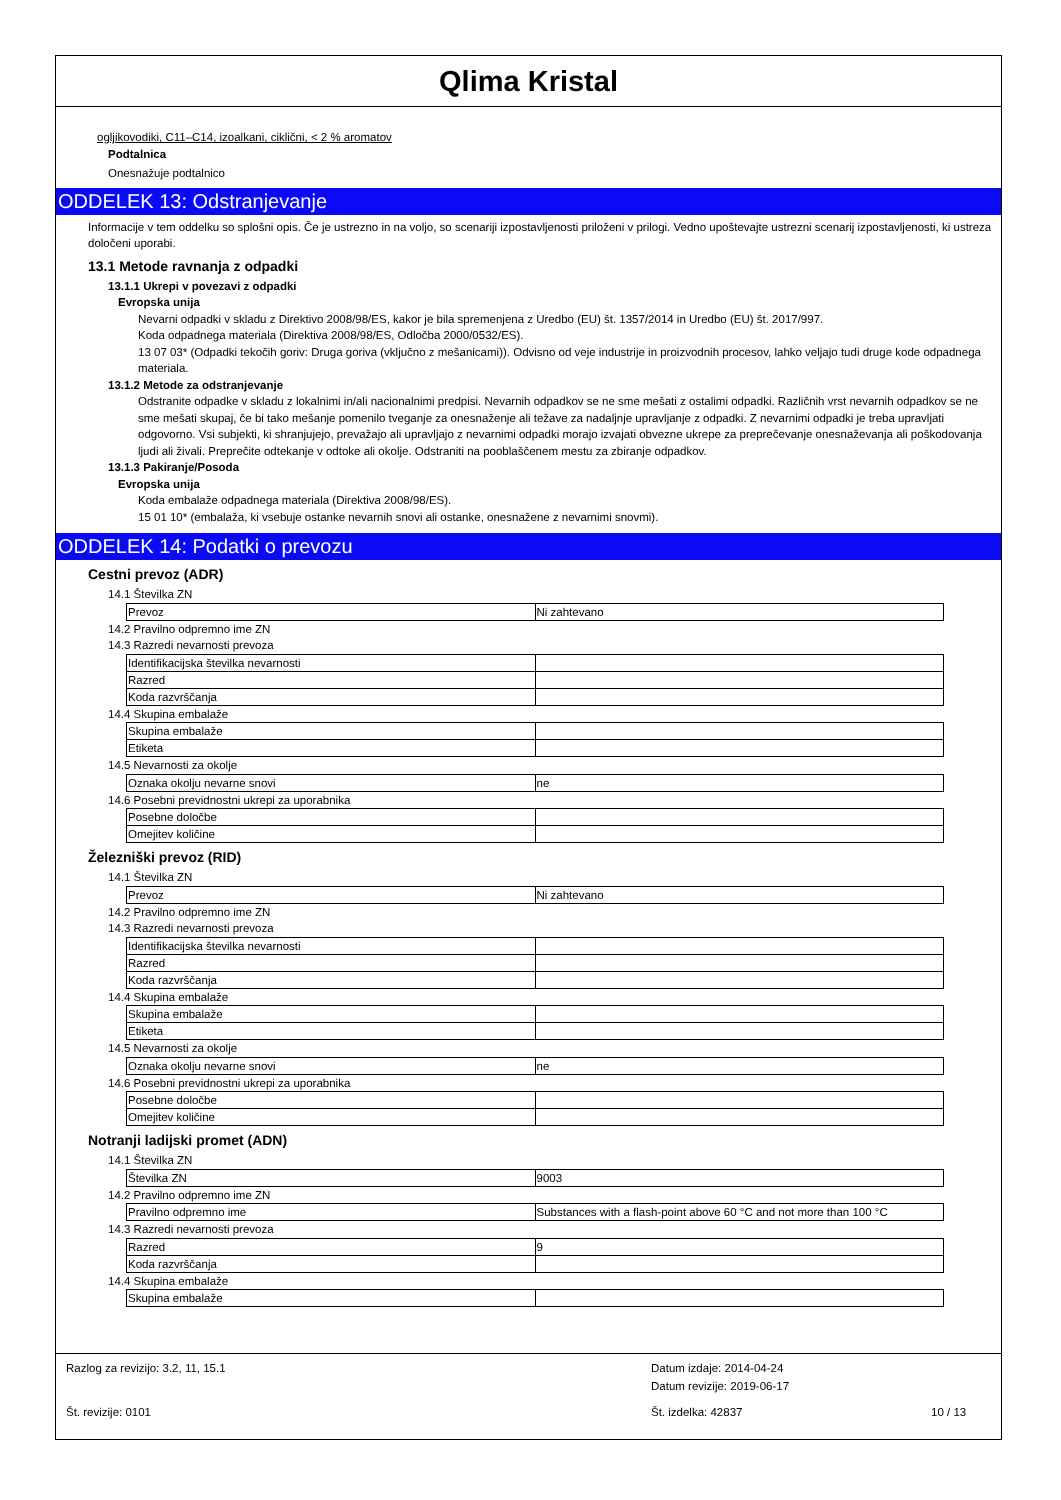Qlima Kristal
ogljikovodiki, C11–C14, izoalkani, ciklični, < 2 % aromatov
Podtalnica
Onesnažuje podtalnico
ODDELEK 13: Odstranjevanje
Informacije v tem oddelku so splošni opis. Če je ustrezno in na voljo, so scenariji izpostavljenosti priloženi v prilogi. Vedno upoštevajte ustrezni scenarij izpostavljenosti, ki ustreza določeni uporabi.
13.1 Metode ravnanja z odpadki
13.1.1 Ukrepi v povezavi z odpadki
Evropska unija
Nevarni odpadki v skladu z Direktivo 2008/98/ES, kakor je bila spremenjena z Uredbo (EU) št. 1357/2014 in Uredbo (EU) št. 2017/997.
Koda odpadnega materiala (Direktiva 2008/98/ES, Odločba 2000/0532/ES).
13 07 03* (Odpadki tekočih goriv: Druga goriva (vključno z mešanicami)). Odvisno od veje industrije in proizvodnih procesov, lahko veljajo tudi druge kode odpadnega materiala.
13.1.2 Metode za odstranjevanje
Odstranite odpadke v skladu z lokalnimi in/ali nacionalnimi predpisi. Nevarnih odpadkov se ne sme mešati z ostalimi odpadki. Različnih vrst nevarnih odpadkov se ne sme mešati skupaj, če bi tako mešanje pomenilo tveganje za onesnaženje ali težave za nadaljnje upravljanje z odpadki. Z nevarnimi odpadki je treba upravljati odgovorno. Vsi subjekti, ki shranjujejo, prevažajo ali upravljajo z nevarnimi odpadki morajo izvajati obvezne ukrepe za preprečevanje onesnaževanja ali poškodovanja ljudi ali živali. Preprečite odtekanje v odtoke ali okolje. Odstraniti na pooblaščenem mestu za zbiranje odpadkov.
13.1.3 Pakiranje/Posoda
Evropska unija
Koda embalaže odpadnega materiala (Direktiva 2008/98/ES).
15 01 10* (embalaža, ki vsebuje ostanke nevarnih snovi ali ostanke, onesnažene z nevarnimi snovmi).
ODDELEK 14: Podatki o prevozu
Cestni prevoz (ADR)
14.1 Številka ZN
| Prevoz | Ni zahtevano |
14.2 Pravilno odpremno ime ZN
14.3 Razredi nevarnosti prevoza
| Identifikacijska številka nevarnosti | |
| Razred | |
| Koda razvrščanja | |
14.4 Skupina embalaže
| Skupina embalaže | |
| Etiketa | |
14.5 Nevarnosti za okolje
| Oznaka okolju nevarne snovi | ne |
14.6 Posebni previdnostni ukrepi za uporabnika
| Posebne določbe | |
| Omejitev količine | |
Železniški prevoz (RID)
14.1 Številka ZN
| Prevoz | Ni zahtevano |
14.2 Pravilno odpremno ime ZN
14.3 Razredi nevarnosti prevoza
| Identifikacijska številka nevarnosti | |
| Razred | |
| Koda razvrščanja | |
14.4 Skupina embalaže
| Skupina embalaže | |
| Etiketa | |
14.5 Nevarnosti za okolje
| Oznaka okolju nevarne snovi | ne |
14.6 Posebni previdnostni ukrepi za uporabnika
| Posebne določbe | |
| Omejitev količine | |
Notranji ladijski promet (ADN)
14.1 Številka ZN
| Številka ZN | 9003 |
14.2 Pravilno odpremno ime ZN
| Pravilno odpremno ime | Substances with a flash-point above 60 °C and not more than 100 °C |
14.3 Razredi nevarnosti prevoza
| Razred | 9 |
| Koda razvrščanja | |
14.4 Skupina embalaže
| Skupina embalaže | |
Razlog za revizijo: 3.2, 11, 15.1 Datum izdaje: 2014-04-24
Datum revizije: 2019-06-17
Št. revizije: 0101 Št. izdelka: 42837 10 / 13